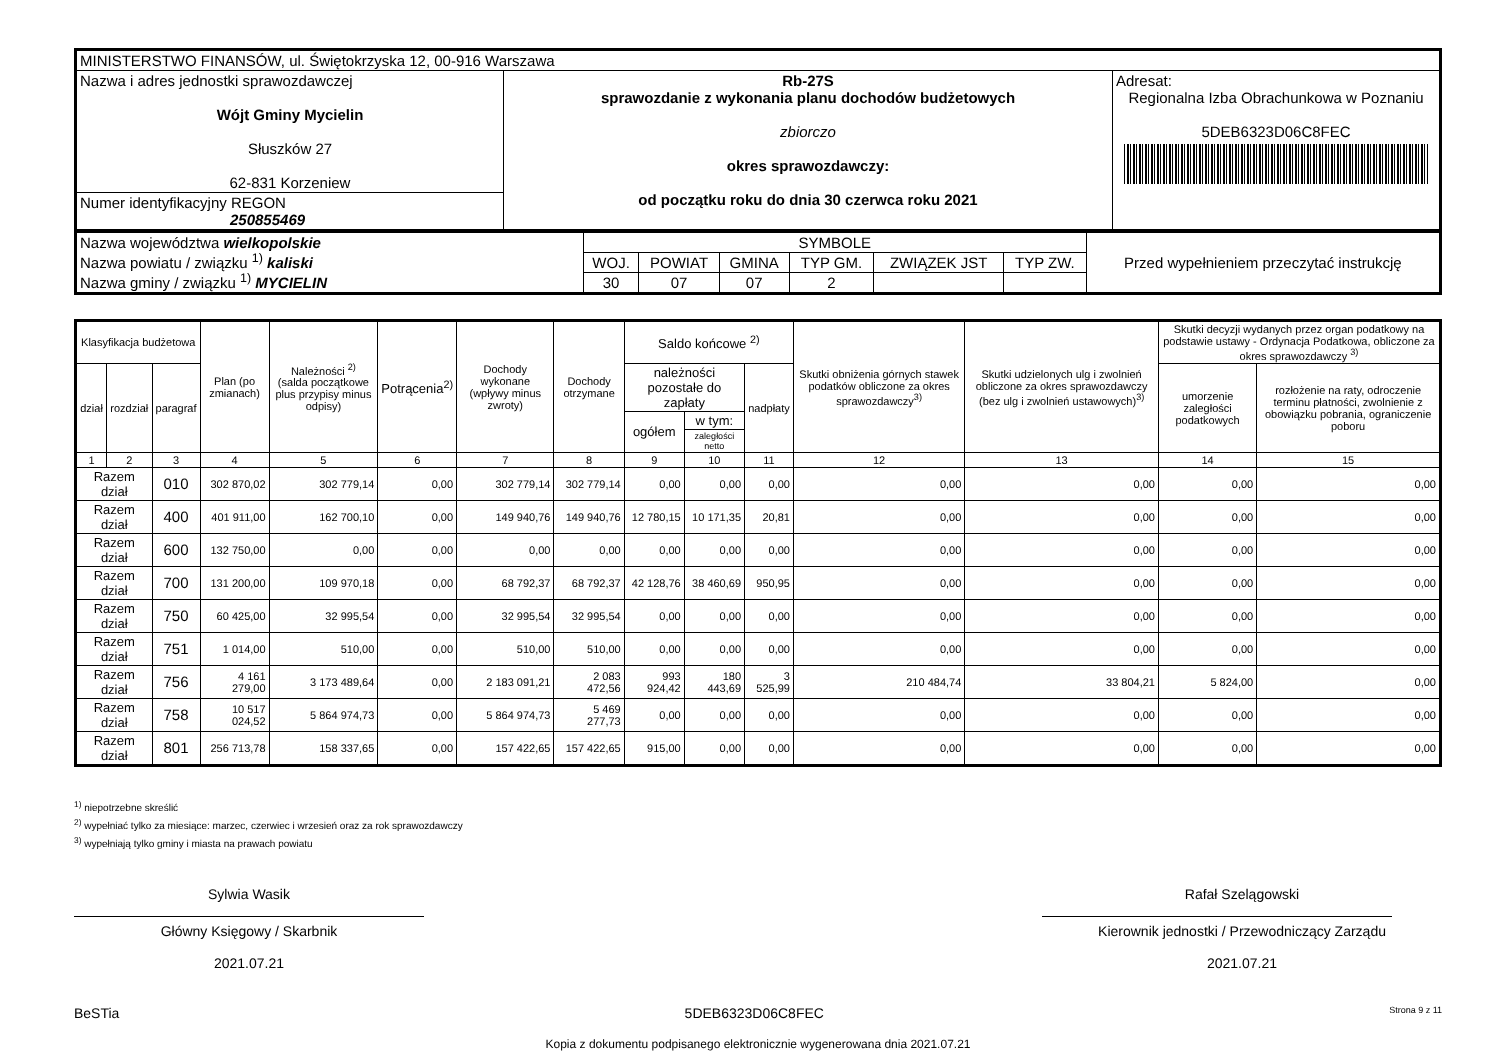| MINISTERSTWO FINANSÓW, ul. Świętokrzyska 12, 00-916 Warszawa | | |
| Nazwa i adres jednostki sprawozdawczej Wójt Gminy Mycielin Słuszków 27 62-831 Korzeniew | Rb-27S sprawozdanie z wykonania planu dochodów budżetowych zbiorczo okres sprawozdawczy: od początku roku do dnia 30 czerwca roku 2021 | Adresat: Regionalna Izba Obrachunkowa w Poznaniu 5DEB6323D06C8FEC |
| Numer identyfikacyjny REGON 250855469 | | |
| Nazwa województwa wielkopolskie Nazwa powiatu / związku <sup>1)</sup> kaliski Nazwa gminy / związku <sup>1)</sup> MYCIELIN | SYMBOLE | | | | | | Przed wypełnieniem przeczytać instrukcję |
| | WOJ. | POWIAT | GMINA | TYP GM. | ZWIĄZEK JST | TYP ZW. | |
| | 30 | 07 | 07 | 2 | | | |
| Klasyfikacja budżetowa | | | Plan (po zmianach) | Należności <sup>2)</sup> (salda początkowe plus przypisy minus odpisy) | Potrącenia<sup>2)</sup> | Dochody wykonane (wpływy minus zwroty) | Dochody otrzymane | Saldo końcowe <sup>2)</sup> | | | Skutki obniżenia górnych stawek podatków obliczone za okres sprawozdawczy<sup>3)</sup> | Skutki udzielonych ulg i zwolnień obliczone za okres sprawozdawczy (bez ulg i zwolnień ustawowych)<sup>3)</sup> | Skutki decyzji wydanych przez organ podatkowy na podstawie ustawy - Ordynacja Podatkowa, obliczone za okres sprawozdawczy <sup>3)</sup> | |
| --- | --- | --- | --- | --- | --- | --- | --- | --- | --- | --- | --- | --- | --- | --- |
| dział | rozdział | paragraf | | | | | | należności pozostałe do zapłaty | | nadpłaty | | | umorzenie zaległości podatkowych | rozłożenie na raty, odroczenie terminu płatności, zwolnienie z obowiązku pobrania, ograniczenie poboru |
| | | | | | | | | ogółem | w tym: | | | | | |
| | | | | | | | | | zaległości netto | | | | | |
| 1 | 2 | 3 | 4 | 5 | 6 | 7 | 8 | 9 | 10 | 11 | 12 | 13 | 14 | 15 |
| Razem dział | | 010 | 302 870,02 | 302 779,14 | 0,00 | 302 779,14 | 302 779,14 | 0,00 | 0,00 | 0,00 | 0,00 | 0,00 | 0,00 | 0,00 |
| Razem dział | | 400 | 401 911,00 | 162 700,10 | 0,00 | 149 940,76 | 149 940,76 | 12 780,15 | 10 171,35 | 20,81 | 0,00 | 0,00 | 0,00 | 0,00 |
| Razem dział | | 600 | 132 750,00 | 0,00 | 0,00 | 0,00 | 0,00 | 0,00 | 0,00 | 0,00 | 0,00 | 0,00 | 0,00 | 0,00 |
| Razem dział | | 700 | 131 200,00 | 109 970,18 | 0,00 | 68 792,37 | 68 792,37 | 42 128,76 | 38 460,69 | 950,95 | 0,00 | 0,00 | 0,00 | 0,00 |
| Razem dział | | 750 | 60 425,00 | 32 995,54 | 0,00 | 32 995,54 | 32 995,54 | 0,00 | 0,00 | 0,00 | 0,00 | 0,00 | 0,00 | 0,00 |
| Razem dział | | 751 | 1 014,00 | 510,00 | 0,00 | 510,00 | 510,00 | 0,00 | 0,00 | 0,00 | 0,00 | 0,00 | 0,00 | 0,00 |
| Razem dział | | 756 | 4 161 279,00 | 3 173 489,64 | 0,00 | 2 183 091,21 | 2 083 472,56 | 993 924,42 | 180 443,69 | 3 525,99 | 210 484,74 | 33 804,21 | 5 824,00 | 0,00 |
| Razem dział | | 758 | 10 517 024,52 | 5 864 974,73 | 0,00 | 5 864 974,73 | 5 469 277,73 | 0,00 | 0,00 | 0,00 | 0,00 | 0,00 | 0,00 | 0,00 |
| Razem dział | | 801 | 256 713,78 | 158 337,65 | 0,00 | 157 422,65 | 157 422,65 | 915,00 | 0,00 | 0,00 | 0,00 | 0,00 | 0,00 | 0,00 |
<sup>1)</sup> niepotrzebne skreślić
<sup>2)</sup> wypełniać tylko za miesiące: marzec, czerwiec i wrzesień oraz za rok sprawozdawczy
<sup>3)</sup> wypełniają tylko gminy i miasta na prawach powiatu
Sylwia Wasik
Główny Księgowy / Skarbnik
2021.07.21
Rafał Szelągowski
Kierownik jednostki / Przewodniczący Zarządu
2021.07.21
BeSTia 5DEB6323D06C8FEC Strona 9 z 11
Kopia z dokumentu podpisanego elektronicznie wygenerowana dnia 2021.07.21